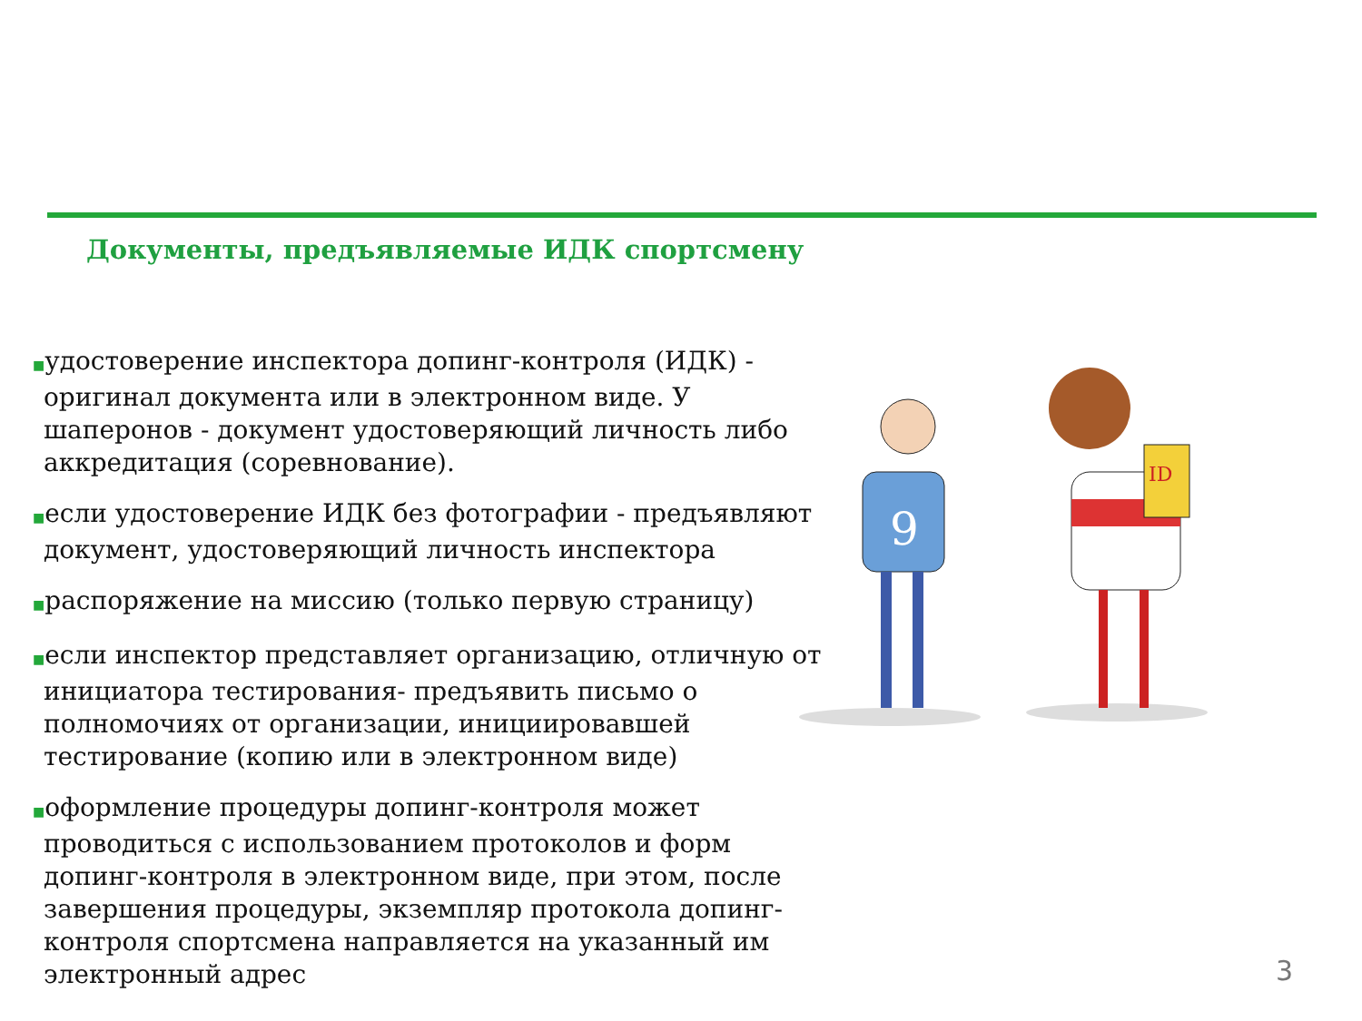Документы, предъявляемые ИДК спортсмену
■удостоверение инспектора допинг-контроля (ИДК) - оригинал документа или в электронном виде. У шаперонов - документ удостоверяющий личность либо аккредитация (соревнование).
■если удостоверение ИДК без фотографии - предъявляют документ, удостоверяющий личность инспектора
■распоряжение на миссию (только первую страницу)
■если инспектор представляет организацию, отличную от инициатора тестирования- предъявить письмо о полномочиях от организации, инициировавшей тестирование (копию или в электронном виде)
■оформление процедуры допинг-контроля может проводиться с использованием протоколов и форм допинг-контроля в электронном виде, при этом, после завершения процедуры, экземпляр протокола допинг-контроля спортсмена направляется на указанный им электронный адрес
9
ID
3